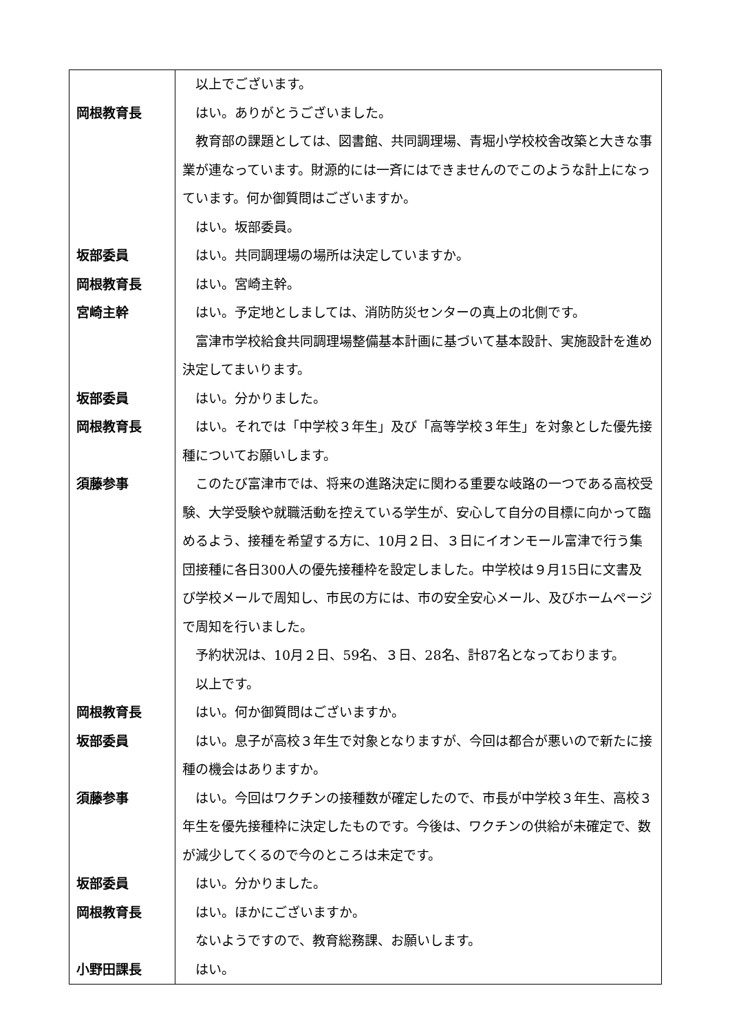| | 以上でございます。 |
| 岡根教育長 | はい。ありがとうございました。 教育部の課題としては、図書館、共同調理場、青堀小学校校舎改築と大きな事業が連なっています。財源的には一斉にはできませんのでこのような計上になっています。何か御質問はございますか。 はい。坂部委員。 |
| 坂部委員 | はい。共同調理場の場所は決定していますか。 |
| 岡根教育長 | はい。宮崎主幹。 |
| 宮崎主幹 | はい。予定地としましては、消防防災センターの真上の北側です。 富津市学校給食共同調理場整備基本計画に基づいて基本設計、実施設計を進め決定してまいります。 |
| 坂部委員 | はい。分かりました。 |
| 岡根教育長 | はい。それでは「中学校３年生」及び「高等学校３年生」を対象とした優先接種についてお願いします。 |
| 須藤参事 | このたび富津市では、将来の進路決定に関わる重要な岐路の一つである高校受験、大学受験や就職活動を控えている学生が、安心して自分の目標に向かって臨めるよう、接種を希望する方に、10月２日、３日にイオンモール富津で行う集団接種に各日300人の優先接種枠を設定しました。中学校は９月15日に文書及び学校メールで周知し、市民の方には、市の安全安心メール、及びホームページで周知を行いました。 予約状況は、10月２日、59名、３日、28名、計87名となっております。 以上です。 |
| 岡根教育長 | はい。何か御質問はございますか。 |
| 坂部委員 | はい。息子が高校３年生で対象となりますが、今回は都合が悪いので新たに接種の機会はありますか。 |
| 須藤参事 | はい。今回はワクチンの接種数が確定したので、市長が中学校３年生、高校３年生を優先接種枠に決定したものです。今後は、ワクチンの供給が未確定で、数が減少してくるので今のところは未定です。 |
| 坂部委員 | はい。分かりました。 |
| 岡根教育長 | はい。ほかにございますか。 ないようですので、教育総務課、お願いします。 |
| 小野田課長 | はい。 |